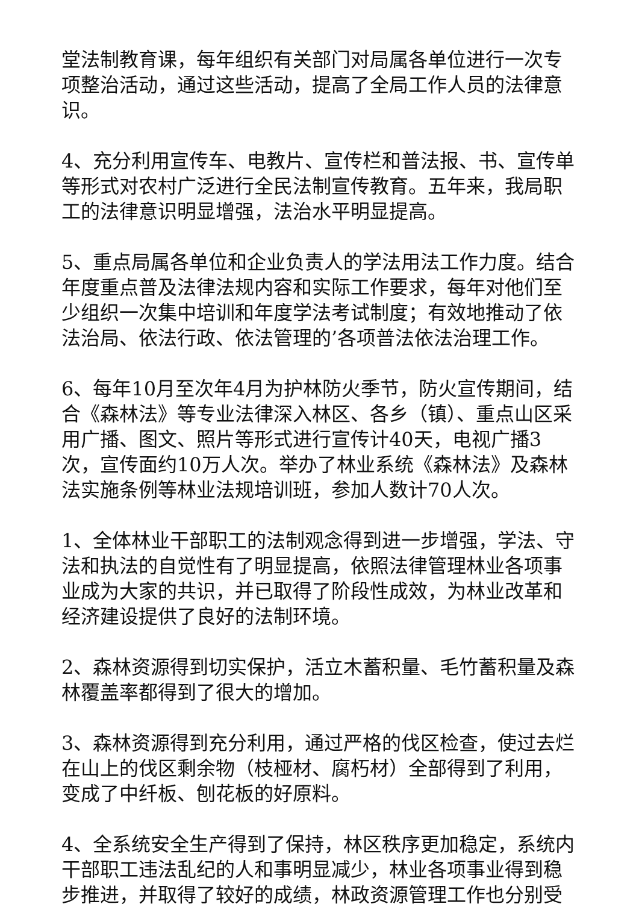堂法制教育课，每年组织有关部门对局属各单位进行一次专项整治活动，通过这些活动，提高了全局工作人员的法律意识。
4、充分利用宣传车、电教片、宣传栏和普法报、书、宣传单等形式对农村广泛进行全民法制宣传教育。五年来，我局职工的法律意识明显增强，法治水平明显提高。
5、重点局属各单位和企业负责人的学法用法工作力度。结合年度重点普及法律法规内容和实际工作要求，每年对他们至少组织一次集中培训和年度学法考试制度；有效地推动了依法治局、依法行政、依法管理的’各项普法依法治理工作。
6、每年10月至次年4月为护林防火季节，防火宣传期间，结合《森林法》等专业法律深入林区、各乡（镇）、重点山区采用广播、图文、照片等形式进行宣传计40天，电视广播3次，宣传面约10万人次。举办了林业系统《森林法》及森林法实施条例等林业法规培训班，参加人数计70人次。
1、全体林业干部职工的法制观念得到进一步增强，学法、守法和执法的自觉性有了明显提高，依照法律管理林业各项事业成为大家的共识，并已取得了阶段性成效，为林业改革和经济建设提供了良好的法制环境。
2、森林资源得到切实保护，活立木蓄积量、毛竹蓄积量及森林覆盖率都得到了很大的增加。
3、森林资源得到充分利用，通过严格的伐区检查，使过去烂在山上的伐区剩余物（枝桠材、腐朽材）全部得到了利用，变成了中纤板、刨花板的好原料。
4、全系统安全生产得到了保持，林区秩序更加稳定，系统内干部职工违法乱纪的人和事明显减少，林业各项事业得到稳步推进，并取得了较好的成绩，林政资源管理工作也分别受